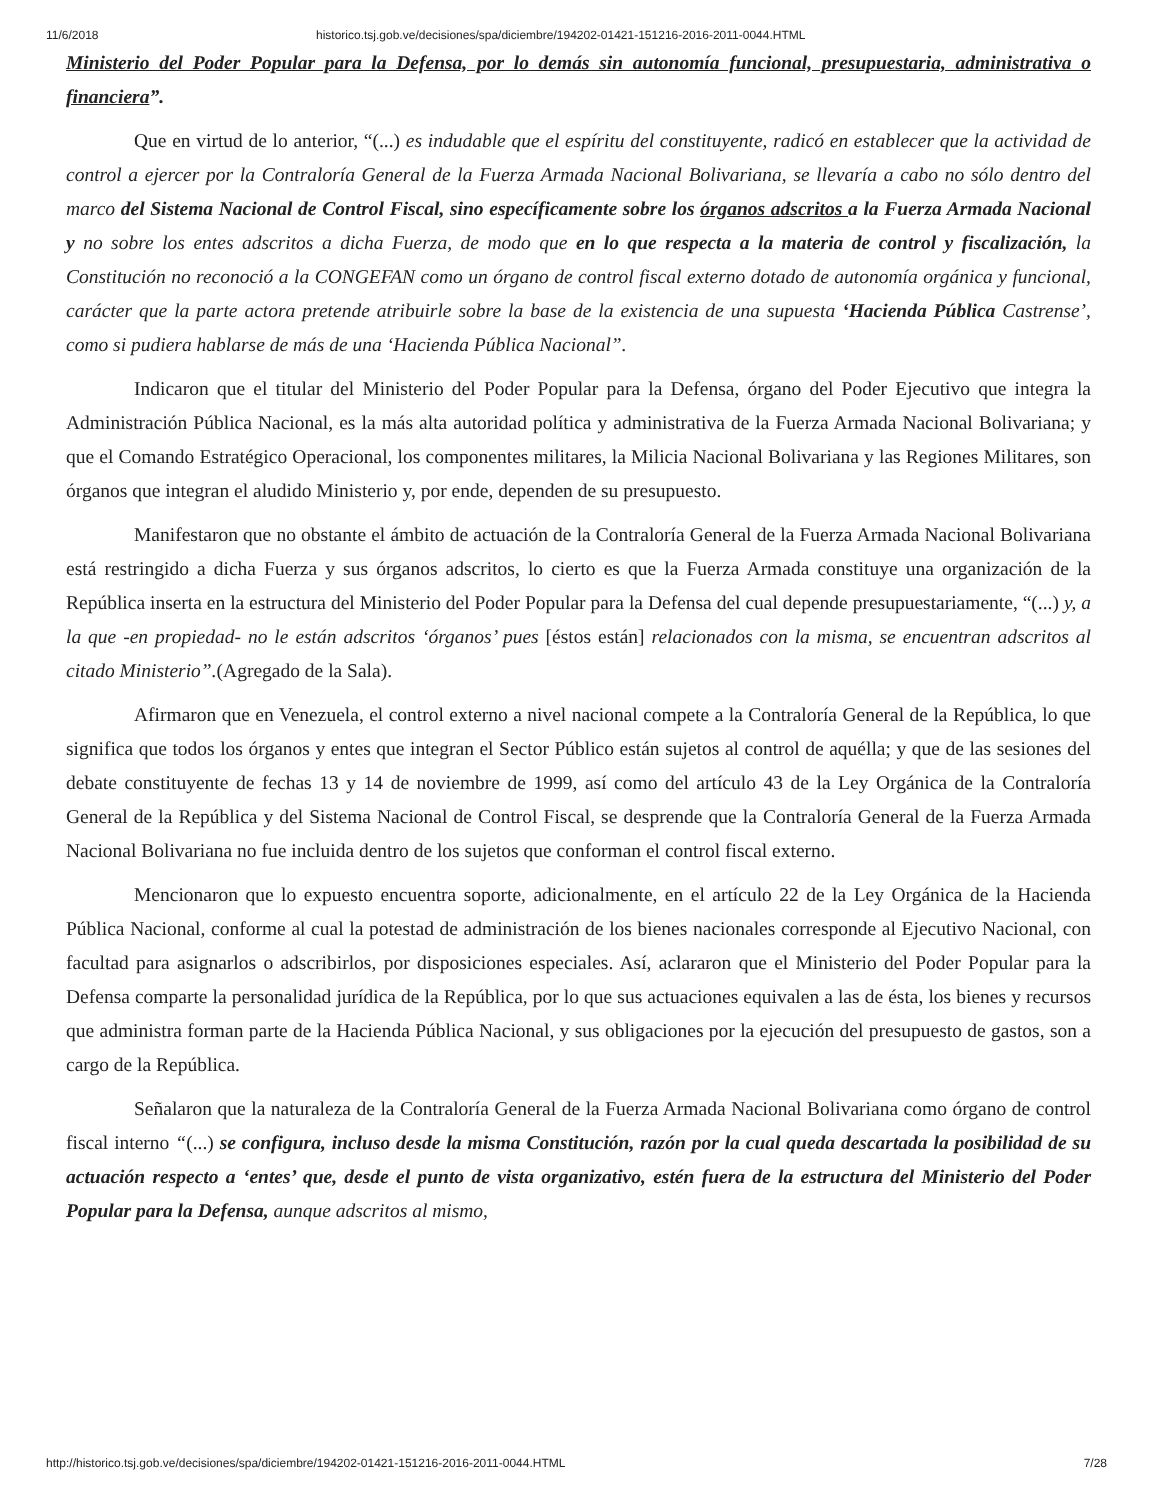11/6/2018 historico.tsj.gob.ve/decisiones/spa/diciembre/194202-01421-151216-2016-2011-0044.HTML
Ministerio del Poder Popular para la Defensa, por lo demás sin autonomía funcional, presupuestaria, administrativa o financiera”.
Que en virtud de lo anterior, “(...) es indudable que el espíritu del constituyente, radicó en establecer que la actividad de control a ejercer por la Contraloría General de la Fuerza Armada Nacional Bolivariana, se llevaría a cabo no sólo dentro del marco del Sistema Nacional de Control Fiscal, sino específicamente sobre los órganos adscritos a la Fuerza Armada Nacional y no sobre los entes adscritos a dicha Fuerza, de modo que en lo que respecta a la materia de control y fiscalización, la Constitución no reconoció a la CONGEFAN como un órgano de control fiscal externo dotado de autonomía orgánica y funcional, carácter que la parte actora pretende atribuirle sobre la base de la existencia de una supuesta ‘Hacienda Pública Castrense’, como si pudiera hablarse de más de una ‘Hacienda Pública Nacional”.
Indicaron que el titular del Ministerio del Poder Popular para la Defensa, órgano del Poder Ejecutivo que integra la Administración Pública Nacional, es la más alta autoridad política y administrativa de la Fuerza Armada Nacional Bolivariana; y que el Comando Estratégico Operacional, los componentes militares, la Milicia Nacional Bolivariana y las Regiones Militares, son órganos que integran el aludido Ministerio y, por ende, dependen de su presupuesto.
Manifestaron que no obstante el ámbito de actuación de la Contraloría General de la Fuerza Armada Nacional Bolivariana está restringido a dicha Fuerza y sus órganos adscritos, lo cierto es que la Fuerza Armada constituye una organización de la República inserta en la estructura del Ministerio del Poder Popular para la Defensa del cual depende presupuestariamente, “(...) y, a la que -en propiedad- no le están adscritos ‘órganos’ pues [éstos están] relacionados con la misma, se encuentran adscritos al citado Ministerio”.(Agregado de la Sala).
Afirmaron que en Venezuela, el control externo a nivel nacional compete a la Contraloría General de la República, lo que significa que todos los órganos y entes que integran el Sector Público están sujetos al control de aquélla; y que de las sesiones del debate constituyente de fechas 13 y 14 de noviembre de 1999, así como del artículo 43 de la Ley Orgánica de la Contraloría General de la República y del Sistema Nacional de Control Fiscal, se desprende que la Contraloría General de la Fuerza Armada Nacional Bolivariana no fue incluida dentro de los sujetos que conforman el control fiscal externo.
Mencionaron que lo expuesto encuentra soporte, adicionalmente, en el artículo 22 de la Ley Orgánica de la Hacienda Pública Nacional, conforme al cual la potestad de administración de los bienes nacionales corresponde al Ejecutivo Nacional, con facultad para asignarlos o adscribirlos, por disposiciones especiales. Así, aclararon que el Ministerio del Poder Popular para la Defensa comparte la personalidad jurídica de la República, por lo que sus actuaciones equivalen a las de ésta, los bienes y recursos que administra forman parte de la Hacienda Pública Nacional, y sus obligaciones por la ejecución del presupuesto de gastos, son a cargo de la República.
Señalaron que la naturaleza de la Contraloría General de la Fuerza Armada Nacional Bolivariana como órgano de control fiscal interno “(...) se configura, incluso desde la misma Constitución, razón por la cual queda descartada la posibilidad de su actuación respecto a ‘entes’ que, desde el punto de vista organizativo, estén fuera de la estructura del Ministerio del Poder Popular para la Defensa, aunque adscritos al mismo,
http://historico.tsj.gob.ve/decisiones/spa/diciembre/194202-01421-151216-2016-2011-0044.HTML 7/28